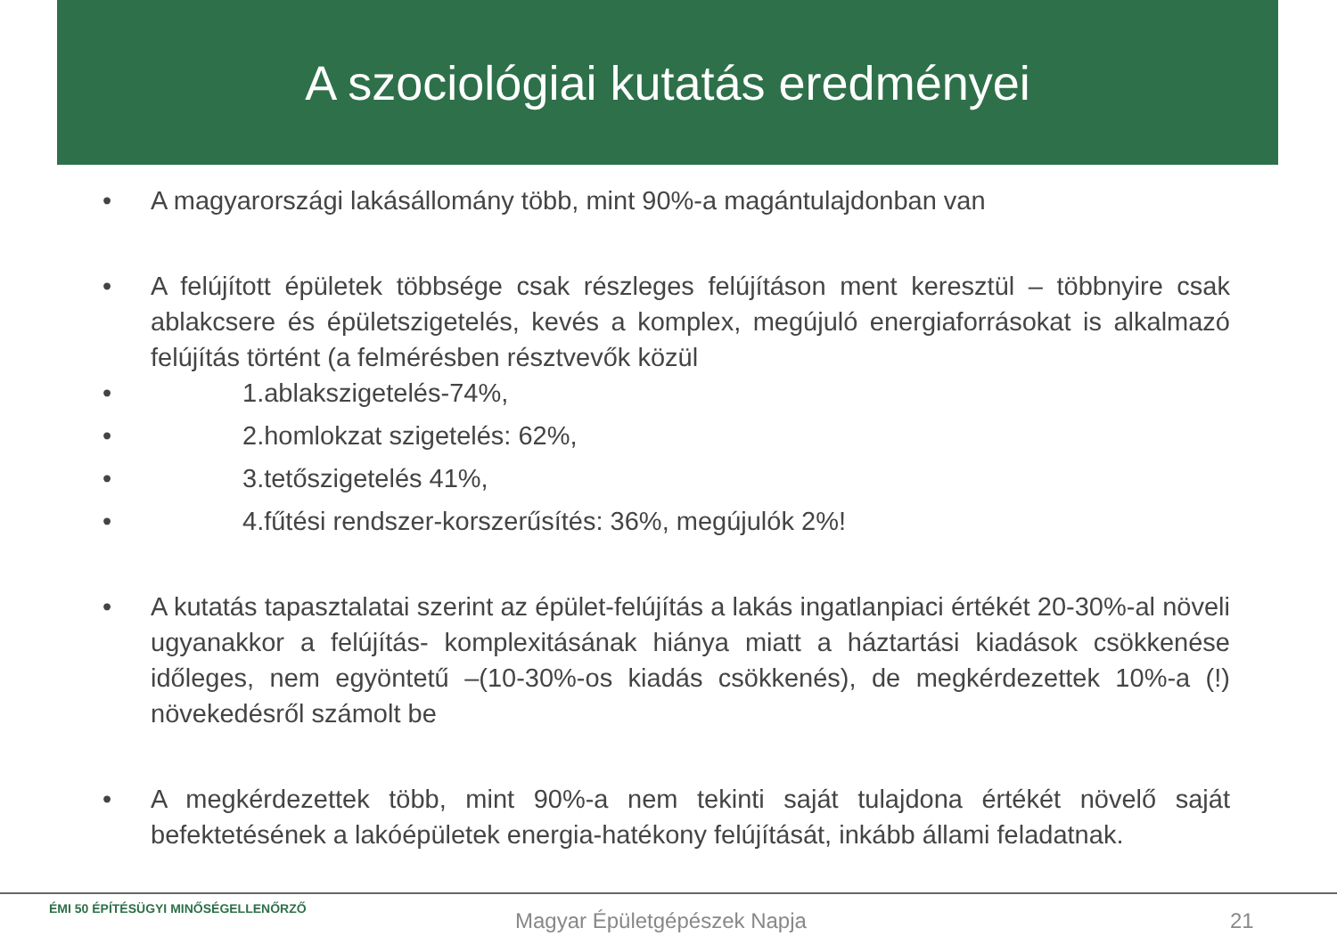A szociológiai kutatás eredményei
• A magyarországi lakásállomány több, mint 90%-a magántulajdonban van
• A felújított épületek többsége csak részleges felújításon ment keresztül – többnyire csak ablakcsere és épületszigetelés, kevés a komplex, megújuló energiaforrásokat is alkalmazó felújítás történt (a felmérésben résztvevők közül
• 1.ablakszigetelés-74%,
• 2.homlokzat szigetelés: 62%,
• 3.tetőszigetelés 41%,
• 4.fűtési rendszer-korszerűsítés: 36%, megújulók 2%!
• A kutatás tapasztalatai szerint az épület-felújítás a lakás ingatlanpiaci értékét 20-30%-al növeli ugyanakkor a felújítás- komplexitásának hiánya miatt a háztartási kiadások csökkenése időleges, nem egyöntetű –(10-30%-os kiadás csökkenés), de megkérdezettek 10%-a (!) növekedésről számolt be
• A megkérdezettek több, mint 90%-a nem tekinti saját tulajdona értékét növelő saját befektetésének a lakóépületek energia-hatékony felújítását, inkább állami feladatnak.
ÉMI 50 ÉPÍTÉSÜGYI MINŐSÉGELLENŐRZŐ
Magyar Épületgépészek Napja 21